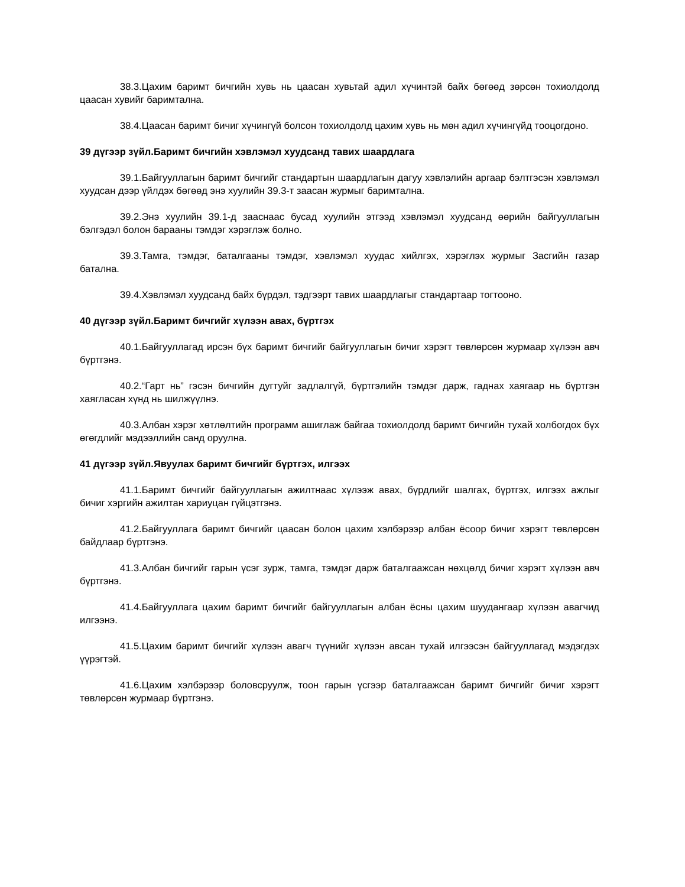38.3.Цахим баримт бичгийн хувь нь цаасан хувьтай адил хүчинтэй байх бөгөөд зөрсөн тохиолдолд цаасан хувийг баримтална.
38.4.Цаасан баримт бичиг хүчингүй болсон тохиолдолд цахим хувь нь мөн адил хүчингүйд тооцогдоно.
39 дүгээр зүйл.Баримт бичгийн хэвлэмэл хуудсанд тавих шаардлага
39.1.Байгууллагын баримт бичгийг стандартын шаардлагын дагуу хэвлэлийн аргаар бэлтгэсэн хэвлэмэл хуудсан дээр үйлдэх бөгөөд энэ хуулийн 39.3-т заасан журмыг баримтална.
39.2.Энэ хуулийн 39.1-д зааснаас бусад хуулийн этгээд хэвлэмэл хуудсанд өөрийн байгууллагын бэлгэдэл болон барааны тэмдэг хэрэглэж болно.
39.3.Тамга, тэмдэг, баталгааны тэмдэг, хэвлэмэл хуудас хийлгэх, хэрэглэх журмыг Засгийн газар батална.
39.4.Хэвлэмэл хуудсанд байх бүрдэл, тэдгээрт тавих шаардлагыг стандартаар тогтооно.
40 дүгээр зүйл.Баримт бичгийг хүлээн авах, бүртгэх
40.1.Байгууллагад ирсэн бүх баримт бичгийг байгууллагын бичиг хэрэгт төвлөрсөн журмаар хүлээн авч бүртгэнэ.
40.2.“Гарт нь” гэсэн бичгийн дугтуйг задлалгүй, бүртгэлийн тэмдэг дарж, гаднах хаягаар нь бүртгэн хаягласан хүнд нь шилжүүлнэ.
40.3.Албан хэрэг хөтлөлтийн программ ашиглаж байгаа тохиолдолд баримт бичгийн тухай холбогдох бүх өгөгдлийг мэдээллийн санд оруулна.
41 дүгээр зүйл.Явуулах баримт бичгийг бүртгэх, илгээх
41.1.Баримт бичгийг байгууллагын ажилтнаас хүлээж авах, бүрдлийг шалгах, бүртгэх, илгээх ажлыг бичиг хэргийн ажилтан хариуцан гүйцэтгэнэ.
41.2.Байгууллага баримт бичгийг цаасан болон цахим хэлбэрээр албан ёсоор бичиг хэрэгт төвлөрсөн байдлаар бүртгэнэ.
41.3.Албан бичгийг гарын үсэг зурж, тамга, тэмдэг дарж баталгаажсан нөхцөлд бичиг хэрэгт хүлээн авч бүртгэнэ.
41.4.Байгууллага цахим баримт бичгийг байгууллагын албан ёсны цахим шуудангаар хүлээн авагчид илгээнэ.
41.5.Цахим баримт бичгийг хүлээн авагч түүнийг хүлээн авсан тухай илгээсэн байгууллагад мэдэгдэх үүрэгтэй.
41.6.Цахим хэлбэрээр боловсруулж, тоон гарын үсгээр баталгаажсан баримт бичгийг бичиг хэрэгт төвлөрсөн журмаар бүртгэнэ.